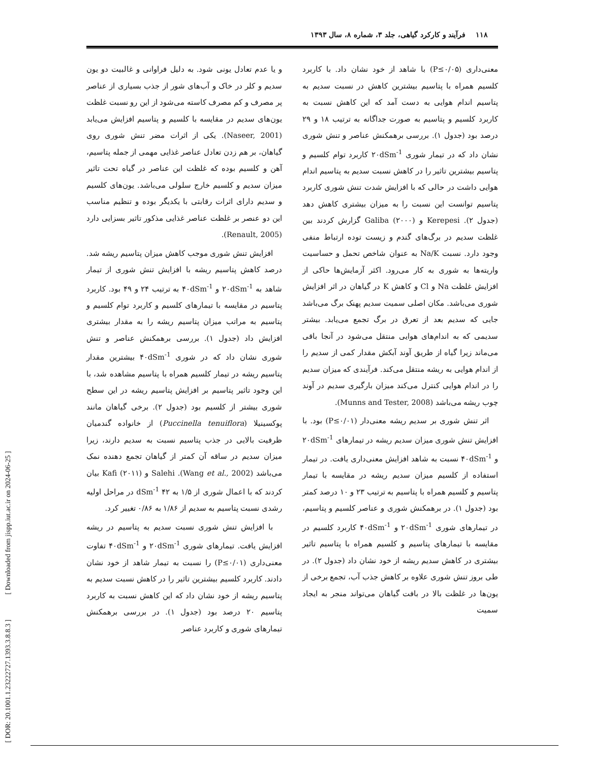۱۱۸ فرآیند و کارکرد گیاهی، جلد ۳، شماره ۸، سال ۱۳۹۳
معنی‌داری (P≤۰/۰۵) با شاهد از خود نشان داد. با کاربرد کلسیم همراه با پتاسیم بیشترین کاهش در نسبت سدیم به پتاسیم اندام هوایی به دست آمد که این کاهش نسبت به کاربرد کلسیم و پتاسیم به صورت جداگانه به ترتیب ۱۸ و ۲۹ درصد بود (جدول ۱). بررسی برهمکنش عناصر و تنش شوری نشان داد که در تیمار شوری ۲۰dSm<sup>-1</sup> کاربرد توام کلسیم و پتاسیم بیشترین تاثیر را در کاهش نسبت سدیم به پتاسیم اندام هوایی داشت در حالی که با افزایش شدت تنش شوری کاربرد پتاسیم توانست این نسبت را به میزان بیشتری کاهش دهد (جدول ۲). Kerepesi و Galiba (۲۰۰۰) گزارش کردند بین غلظت سدیم در برگ‌های گندم و زیست توده ارتباط منفی وجود دارد. نسبت Na/K به عنوان شاخص تحمل و حساسیت واریته‌ها به شوری به کار می‌رود. اکثر آزمایش‌ها حاکی از افزایش غلظت Na و Cl و کاهش K در گیاهان در اثر افزایش شوری می‌باشد. مکان اصلی سمیت سدیم پهنک برگ می‌باشد جایی که سدیم بعد از تعرق در برگ تجمع می‌یابد. بیشتر سدیمی که به اندام‌های هوایی منتقل می‌شود در آنجا باقی می‌ماند زیرا گیاه از طریق آوند آبکش مقدار کمی از سدیم را از اندام هوایی به ریشه منتقل می‌کند. فرآیندی که میزان سدیم را در اندام هوایی کنترل می‌کند میزان بارگیری سدیم در آوند چوب ریشه می‌باشد (Munns and Tester, 2008).
اثر تنش شوری بر سدیم ریشه معنی‌دار (P≤۰/۰۱) بود. با افزایش تنش شوری میزان سدیم ریشه در تیمارهای ۲۰dSm<sup>-1</sup> و ۴۰dSm<sup>-1</sup> نسبت به شاهد افزایش معنی‌داری یافت. در تیمار استفاده از کلسیم میزان سدیم ریشه در مقایسه با تیمار پتاسیم و کلسیم همراه با پتاسیم به ترتیب ۲۳ و ۱۰ درصد کمتر بود (جدول ۱). در برهمکنش شوری و عناصر کلسیم و پتاسیم، در تیمارهای شوری ۲۰dSm<sup>-1</sup> و ۴۰dSm<sup>-1</sup> کاربرد کلسیم در مقایسه با تیمارهای پتاسیم و کلسیم همراه با پتاسیم تاثیر بیشتری در کاهش سدیم ریشه از خود نشان داد (جدول ۲). در طی بروز تنش شوری علاوه بر کاهش جذب آب، تجمع برخی از یون‌ها در غلظت بالا در بافت گیاهان می‌تواند منجر به ایجاد سمیت
و یا عدم تعادل یونی شود. به دلیل فراوانی و غالبیت دو یون سدیم و کلر در خاک و آب‌های شور از جذب بسیاری از عناصر پر مصرف و کم مصرف کاسته می‌شود از این رو نسبت غلظت یون‌های سدیم در مقایسه با کلسیم و پتاسیم افزایش می‌یابد (Naseer, 2001). یکی از اثرات مضر تنش شوری روی گیاهان، بر هم زدن تعادل عناصر غذایی مهمی از جمله پتاسیم، آهن و کلسیم بوده که غلظت این عناصر در گیاه تحت تاثیر میزان سدیم و کلسیم خارج سلولی می‌باشد. یون‌های کلسیم و سدیم دارای اثرات رقابتی با یکدیگر بوده و تنظیم مناسب این دو عنصر بر غلظت عناصر غذایی مذکور تاثیر بسزایی دارد (Renault, 2005).
افزایش تنش شوری موجب کاهش میزان پتاسیم ریشه شد. درصد کاهش پتاسیم ریشه با افزایش تنش شوری از تیمار شاهد به ۲۰dSm<sup>-1</sup> و ۴۰dSm<sup>-1</sup> به ترتیب ۲۴ و ۴۹ بود. کاربرد پتاسیم در مقایسه با تیمارهای کلسیم و کاربرد توام کلسیم و پتاسیم به مراتب میزان پتاسیم ریشه را به مقدار بیشتری افزایش داد (جدول ۱). بررسی برهمکنش عناصر و تنش شوری نشان داد که در شوری ۴۰dSm<sup>-1</sup> بیشترین مقدار پتاسیم ریشه در تیمار کلسیم همراه با پتاسیم مشاهده شد، با این وجود تاثیر پتاسیم بر افزایش پتاسیم ریشه در این سطح شوری بیشتر از کلسیم بود (جدول ۲). برخی گیاهان مانند پوکسینیلا (Puccinella tenuiflora) از خانواده گندمیان ظرفیت بالایی در جذب پتاسیم نسبت به سدیم دارند، زیرا میزان سدیم در ساقه آن کمتر از گیاهان تجمع دهنده نمک می‌باشد (Wang et al., 2002). Salehi و Kafi (۲۰۱۱) بیان کردند که با اعمال شوری از ۱/۵ به ۴۲ dSm<sup>-1</sup> در مراحل اولیه رشدی نسبت پتاسیم به سدیم از ۱/۸۶ به ۰/۸۶ تغییر کرد.
با افزایش تنش شوری نسبت سدیم به پتاسیم در ریشه افزایش یافت. تیمارهای شوری ۲۰dSm<sup>-1</sup> و ۴۰dSm<sup>-1</sup> تفاوت معنی‌داری (P≤۰/۰۱) را نسبت به تیمار شاهد از خود نشان دادند. کاربرد کلسیم بیشترین تاثیر را در کاهش نسبت سدیم به پتاسیم ریشه از خود نشان داد که این کاهش نسبت به کاربرد پتاسیم ۲۰ درصد بود (جدول ۱). در بررسی برهمکنش تیمارهای شوری و کاربرد عناصر
[ DOR: 20.1001.1.23222727.1393.3.8.8.3 ] [ Downloaded from jispp.iut.ac.ir on 2024-06-25 ]